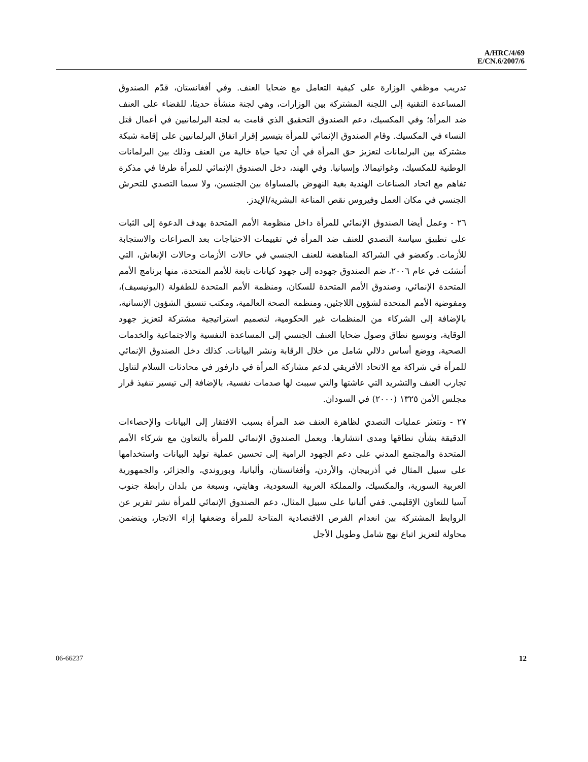A/HRC/4/69
E/CN.6/2007/6
تدريب موظفي الوزارة على كيفية التعامل مع ضحايا العنف. وفي أفغانستان، قدّم الصندوق المساعدة التقنية إلى اللجنة المشتركة بين الوزارات، وهي لجنة منشأة حديثا، للقضاء على العنف ضد المرأة؛ وفي المكسيك، دعم الصندوق التحقيق الذي قامت به لجنة البرلمانيين في أعمال قتل النساء في المكسيك. وقام الصندوق الإنمائي للمرأة بتيسير إقرار اتفاق البرلمانيين على إقامة شبكة مشتركة بين البرلمانات لتعزيز حق المرأة في أن تحيا حياة خالية من العنف وذلك بين البرلمانات الوطنية للمكسيك، وغواتيمالا، وإسبانيا. وفي الهند، دخل الصندوق الإنمائي للمرأة طرفا في مذكرة تفاهم مع اتحاد الصناعات الهندية بغية النهوض بالمساواة بين الجنسين، ولا سيما التصدي للتحرش الجنسي في مكان العمل وفيروس نقص المناعة البشرية/الإيدز.
٢٦ - وعمل أيضا الصندوق الإنمائي للمرأة داخل منظومة الأمم المتحدة بهدف الدعوة إلى الثبات على تطبيق سياسة التصدي للعنف ضد المرأة في تقييمات الاحتياجات بعد الصراعات والاستجابة للأزمات. وكعضو في الشراكة المناهضة للعنف الجنسي في حالات الأزمات وحالات الإنعاش، التي أنشئت في عام ٢٠٠٦، ضم الصندوق جهوده إلى جهود كيانات تابعة للأمم المتحدة، منها برنامج الأمم المتحدة الإنمائي، وصندوق الأمم المتحدة للسكان، ومنظمة الأمم المتحدة للطفولة (اليونيسيف)، ومفوضية الأمم المتحدة لشؤون اللاجئين، ومنظمة الصحة العالمية، ومكتب تنسيق الشؤون الإنسانية، بالإضافة إلى الشركاء من المنظمات غير الحكومية، لتصميم استراتيجية مشتركة لتعزيز جهود الوقاية، وتوسيع نطاق وصول ضحايا العنف الجنسي إلى المساعدة النفسية والاجتماعية والخدمات الصحية، ووضع أساس دلالي شامل من خلال الرقابة ونشر البيانات. كذلك دخل الصندوق الإنمائي للمرأة في شراكة مع الاتحاد الأفريقي لدعم مشاركة المرأة في دارفور في محادثات السلام لتناول تجارب العنف والتشريد التي عاشتها والتي سببت لها صدمات نفسية، بالإضافة إلى تيسير تنفيذ قرار مجلس الأمن ١٣٢٥ (٢٠٠٠) في السودان.
٢٧ - وتتعثر عمليات التصدي لظاهرة العنف ضد المرأة بسبب الافتقار إلى البيانات والإحصاءات الدقيقة بشأن نطاقها ومدى انتشارها. ويعمل الصندوق الإنمائي للمرأة بالتعاون مع شركاء الأمم المتحدة والمجتمع المدني على دعم الجهود الرامية إلى تحسين عملية توليد البيانات واستخدامها على سبيل المثال في أذربيجان، والأردن، وأفغانستان، وألبانيا، وبوروندي، والجزائر، والجمهورية العربية السورية، والمكسيك، والمملكة العربية السعودية، وهايتي، وسبعة من بلدان رابطة جنوب آسيا للتعاون الإقليمي. ففي ألبانيا على سبيل المثال، دعم الصندوق الإنمائي للمرأة نشر تقرير عن الروابط المشتركة بين انعدام الفرص الاقتصادية المتاحة للمرأة وضعفها إزاء الاتجار، ويتضمن محاولة لتعزيز اتباع نهج شامل وطويل الأجل
06-66237 12